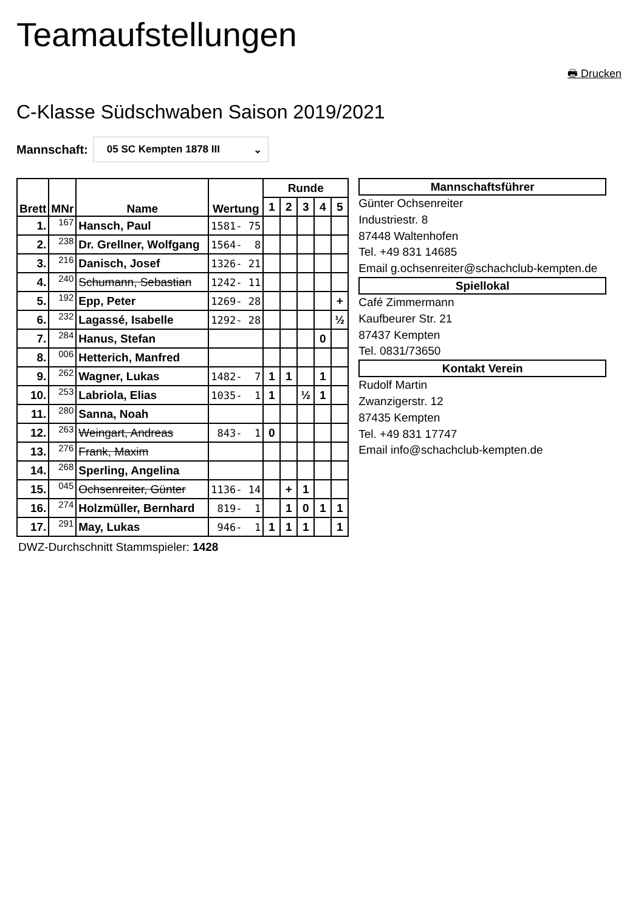Teamaufstellungen
🖶 Drucken
C-Klasse Südschwaben Saison 2019/2021
Mannschaft:
05 SC Kempten 1878 III ⌄
| Brett | MNr | Name | Wertung | Runde | | | | |
| --- | --- | --- | --- | --- | --- | --- | --- | --- |
| | | | | 1 | 2 | 3 | 4 | 5 |
| 1. | 167 | Hansch, Paul | 1581- 75 | | | | | |
| 2. | 238 | Dr. Grellner, Wolfgang | 1564- 8 | | | | | |
| 3. | 216 | Danisch, Josef | 1326- 21 | | | | | |
| 4. | 240 | Schumann, Sebastian | 1242- 11 | | | | | |
| 5. | 192 | Epp, Peter | 1269- 28 | | | | | + |
| 6. | 232 | Lagassé, Isabelle | 1292- 28 | | | | | ½ |
| 7. | 284 | Hanus, Stefan | | | | | 0 | |
| 8. | 006 | Hetterich, Manfred | | | | | | |
| 9. | 262 | Wagner, Lukas | 1482- 7 | 1 | 1 | | 1 | |
| 10. | 253 | Labriola, Elias | 1035- 1 | 1 | | ½ | 1 | |
| 11. | 280 | Sanna, Noah | | | | | | |
| 12. | 263 | Weingart, Andreas | 843- 1 | 0 | | | | |
| 13. | 276 | Frank, Maxim | | | | | | |
| 14. | 268 | Sperling, Angelina | | | | | | |
| 15. | 045 | Ochsenreiter, Günter | 1136- 14 | | + | 1 | | |
| 16. | 274 | Holzmüller, Bernhard | 819- 1 | | 1 | 0 | 1 | 1 |
| 17. | 291 | May, Lukas | 946- 1 | 1 | 1 | 1 | | 1 |
DWZ-Durchschnitt Stammspieler: 1428
Mannschaftsführer
Günter Ochsenreiter
Industriestr. 8
87448 Waltenhofen
Tel. +49 831 14685
Email g.ochsenreiter@schachclub-kempten.de
Spiellokal
Café Zimmermann
Kaufbeurer Str. 21
87437 Kempten
Tel. 0831/73650
Kontakt Verein
Rudolf Martin
Zwanzigerstr. 12
87435 Kempten
Tel. +49 831 17747
Email info@schachclub-kempten.de